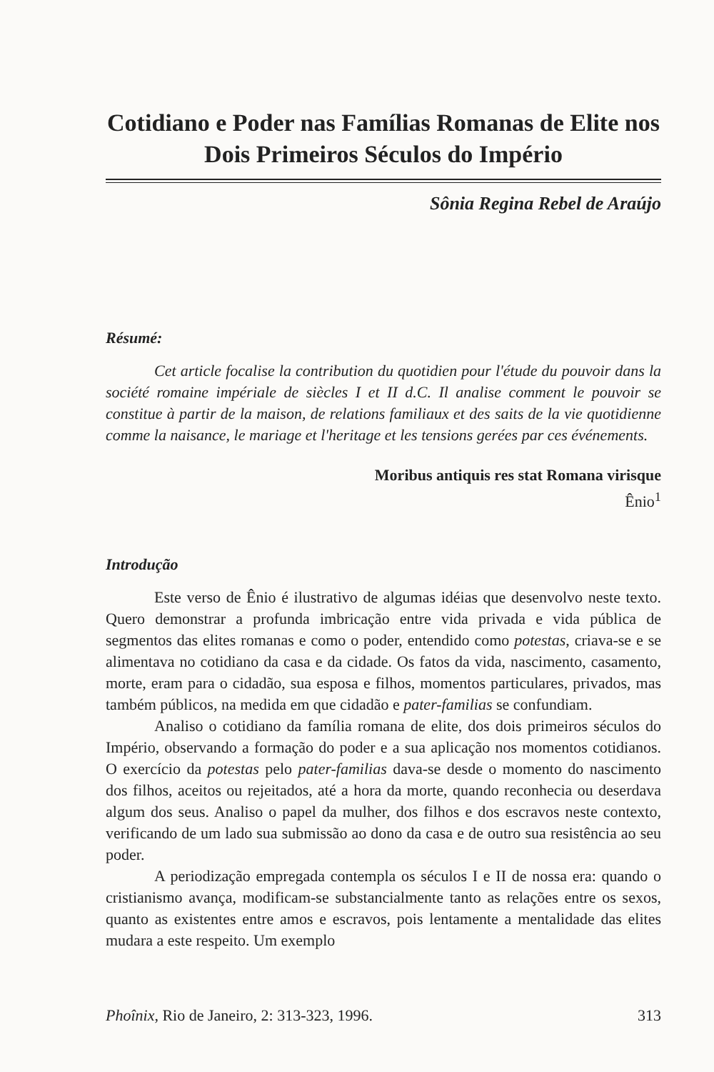Cotidiano e Poder nas Famílias Romanas de Elite nos Dois Primeiros Séculos do Império
Sônia Regina Rebel de Araújo
Résumé:
Cet article focalise la contribution du quotidien pour l'étude du pouvoir dans la société romaine impériale de siècles I et II d.C. Il analise comment le pouvoir se constitue à partir de la maison, de relations familiaux et des saits de la vie quotidienne comme la naisance, le mariage et l'heritage et les tensions gerées par ces événements.
Moribus antiquis res stat Romana virisque
Ênio<sup>1</sup>
Introdução
Este verso de Ênio é ilustrativo de algumas idéias que desenvolvo neste texto. Quero demonstrar a profunda imbricação entre vida privada e vida pública de segmentos das elites romanas e como o poder, entendido como potestas, criava-se e se alimentava no cotidiano da casa e da cidade. Os fatos da vida, nascimento, casamento, morte, eram para o cidadão, sua esposa e filhos, momentos particulares, privados, mas também públicos, na medida em que cidadão e pater-familias se confundiam.
Analiso o cotidiano da família romana de elite, dos dois primeiros séculos do Império, observando a formação do poder e a sua aplicação nos momentos cotidianos. O exercício da potestas pelo pater-familias dava-se desde o momento do nascimento dos filhos, aceitos ou rejeitados, até a hora da morte, quando reconhecia ou deserdava algum dos seus. Analiso o papel da mulher, dos filhos e dos escravos neste contexto, verificando de um lado sua submissão ao dono da casa e de outro sua resistência ao seu poder.
A periodização empregada contempla os séculos I e II de nossa era: quando o cristianismo avança, modificam-se substancialmente tanto as relações entre os sexos, quanto as existentes entre amos e escravos, pois lentamente a mentalidade das elites mudara a este respeito. Um exemplo
Phoînix, Rio de Janeiro, 2: 313-323, 1996. 313